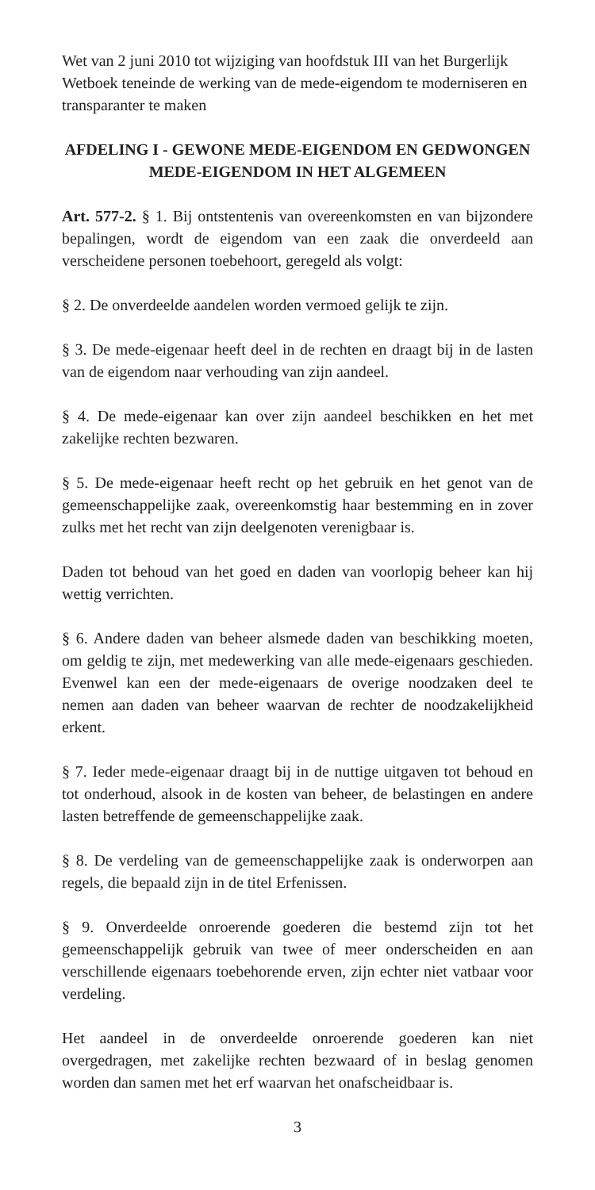Wet van 2 juni 2010 tot wijziging van hoofdstuk III van het Burgerlijk Wetboek teneinde de werking van de mede-eigendom te moderniseren en transparanter te maken
AFDELING I - GEWONE MEDE-EIGENDOM EN GEDWONGEN MEDE-EIGENDOM IN HET ALGEMEEN
Art. 577-2. § 1. Bij ontstentenis van overeenkomsten en van bijzondere bepalingen, wordt de eigendom van een zaak die onverdeeld aan verscheidene personen toebehoort, geregeld als volgt:
§ 2. De onverdeelde aandelen worden vermoed gelijk te zijn.
§ 3. De mede-eigenaar heeft deel in de rechten en draagt bij in de lasten van de eigendom naar verhouding van zijn aandeel.
§ 4. De mede-eigenaar kan over zijn aandeel beschikken en het met zakelijke rechten bezwaren.
§ 5. De mede-eigenaar heeft recht op het gebruik en het genot van de gemeenschappelijke zaak, overeenkomstig haar bestemming en in zover zulks met het recht van zijn deelgenoten verenigbaar is.
Daden tot behoud van het goed en daden van voorlopig beheer kan hij wettig verrichten.
§ 6. Andere daden van beheer alsmede daden van beschikking moeten, om geldig te zijn, met medewerking van alle mede-eigenaars geschieden. Evenwel kan een der mede-eigenaars de overige noodzaken deel te nemen aan daden van beheer waarvan de rechter de noodzakelijkheid erkent.
§ 7. Ieder mede-eigenaar draagt bij in de nuttige uitgaven tot behoud en tot onderhoud, alsook in de kosten van beheer, de belastingen en andere lasten betreffende de gemeenschappelijke zaak.
§ 8. De verdeling van de gemeenschappelijke zaak is onderworpen aan regels, die bepaald zijn in de titel Erfenissen.
§ 9. Onverdeelde onroerende goederen die bestemd zijn tot het gemeenschappelijk gebruik van twee of meer onderscheiden en aan verschillende eigenaars toebehorende erven, zijn echter niet vatbaar voor verdeling.
Het aandeel in de onverdeelde onroerende goederen kan niet overgedragen, met zakelijke rechten bezwaard of in beslag genomen worden dan samen met het erf waarvan het onafscheidbaar is.
3